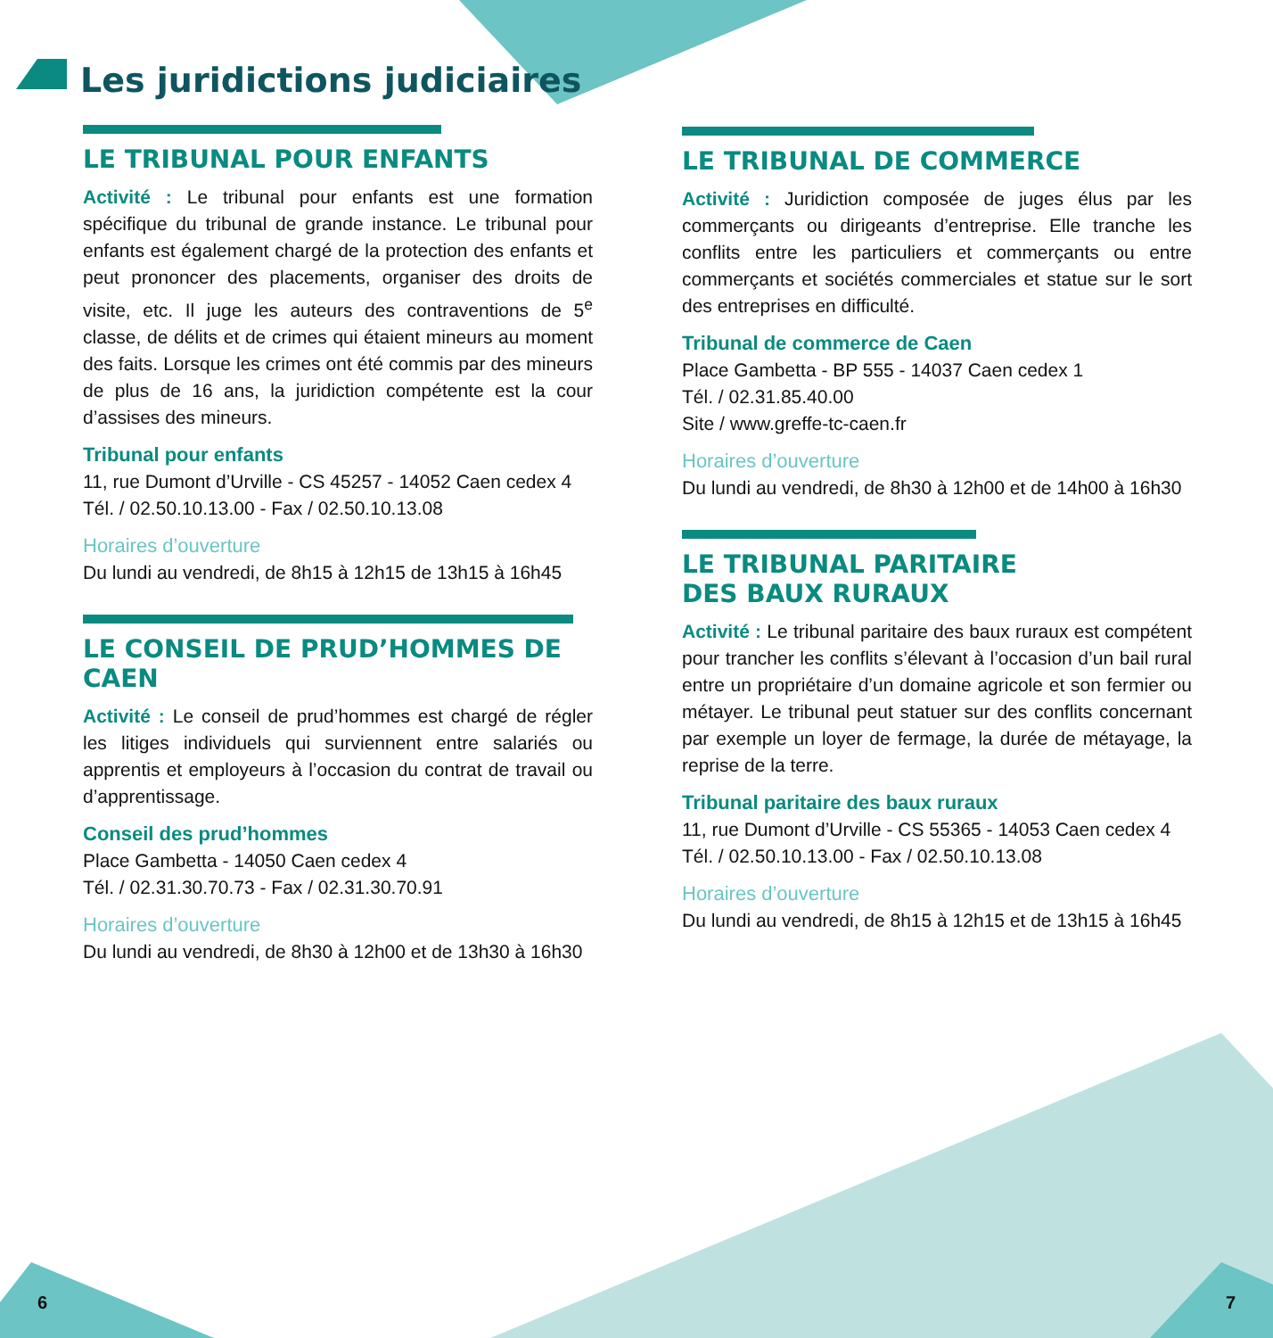Les juridictions judiciaires
LE TRIBUNAL POUR ENFANTS
Activité : Le tribunal pour enfants est une formation spécifique du tribunal de grande instance. Le tribunal pour enfants est également chargé de la protection des enfants et peut prononcer des placements, organiser des droits de visite, etc. Il juge les auteurs des contraventions de 5<sup>e</sup> classe, de délits et de crimes qui étaient mineurs au moment des faits. Lorsque les crimes ont été commis par des mineurs de plus de 16 ans, la juridiction compétente est la cour d’assises des mineurs.
Tribunal pour enfants
11, rue Dumont d’Urville - CS 45257 - 14052 Caen cedex 4
Tél. / 02.50.10.13.00 - Fax / 02.50.10.13.08
Horaires d’ouverture
Du lundi au vendredi, de 8h15 à 12h15 de 13h15 à 16h45
LE CONSEIL DE PRUD’HOMMES DE CAEN
Activité : Le conseil de prud’hommes est chargé de régler les litiges individuels qui surviennent entre salariés ou apprentis et employeurs à l’occasion du contrat de travail ou d’apprentissage.
Conseil des prud’hommes
Place Gambetta - 14050 Caen cedex 4
Tél. / 02.31.30.70.73 - Fax / 02.31.30.70.91
Horaires d’ouverture
Du lundi au vendredi, de 8h30 à 12h00 et de 13h30 à 16h30
LE TRIBUNAL DE COMMERCE
Activité : Juridiction composée de juges élus par les commerçants ou dirigeants d’entreprise. Elle tranche les conflits entre les particuliers et commerçants ou entre commerçants et sociétés commerciales et statue sur le sort des entreprises en difficulté.
Tribunal de commerce de Caen
Place Gambetta - BP 555 - 14037 Caen cedex 1
Tél. / 02.31.85.40.00
Site / www.greffe-tc-caen.fr
Horaires d’ouverture
Du lundi au vendredi, de 8h30 à 12h00 et de 14h00 à 16h30
LE TRIBUNAL PARITAIRE
DES BAUX RURAUX
Activité : Le tribunal paritaire des baux ruraux est compétent pour trancher les conflits s’élevant à l’occasion d’un bail rural entre un propriétaire d’un domaine agricole et son fermier ou métayer. Le tribunal peut statuer sur des conflits concernant par exemple un loyer de fermage, la durée de métayage, la reprise de la terre.
Tribunal paritaire des baux ruraux
11, rue Dumont d’Urville - CS 55365 - 14053 Caen cedex 4
Tél. / 02.50.10.13.00 - Fax / 02.50.10.13.08
Horaires d’ouverture
Du lundi au vendredi, de 8h15 à 12h15 et de 13h15 à 16h45
6 7